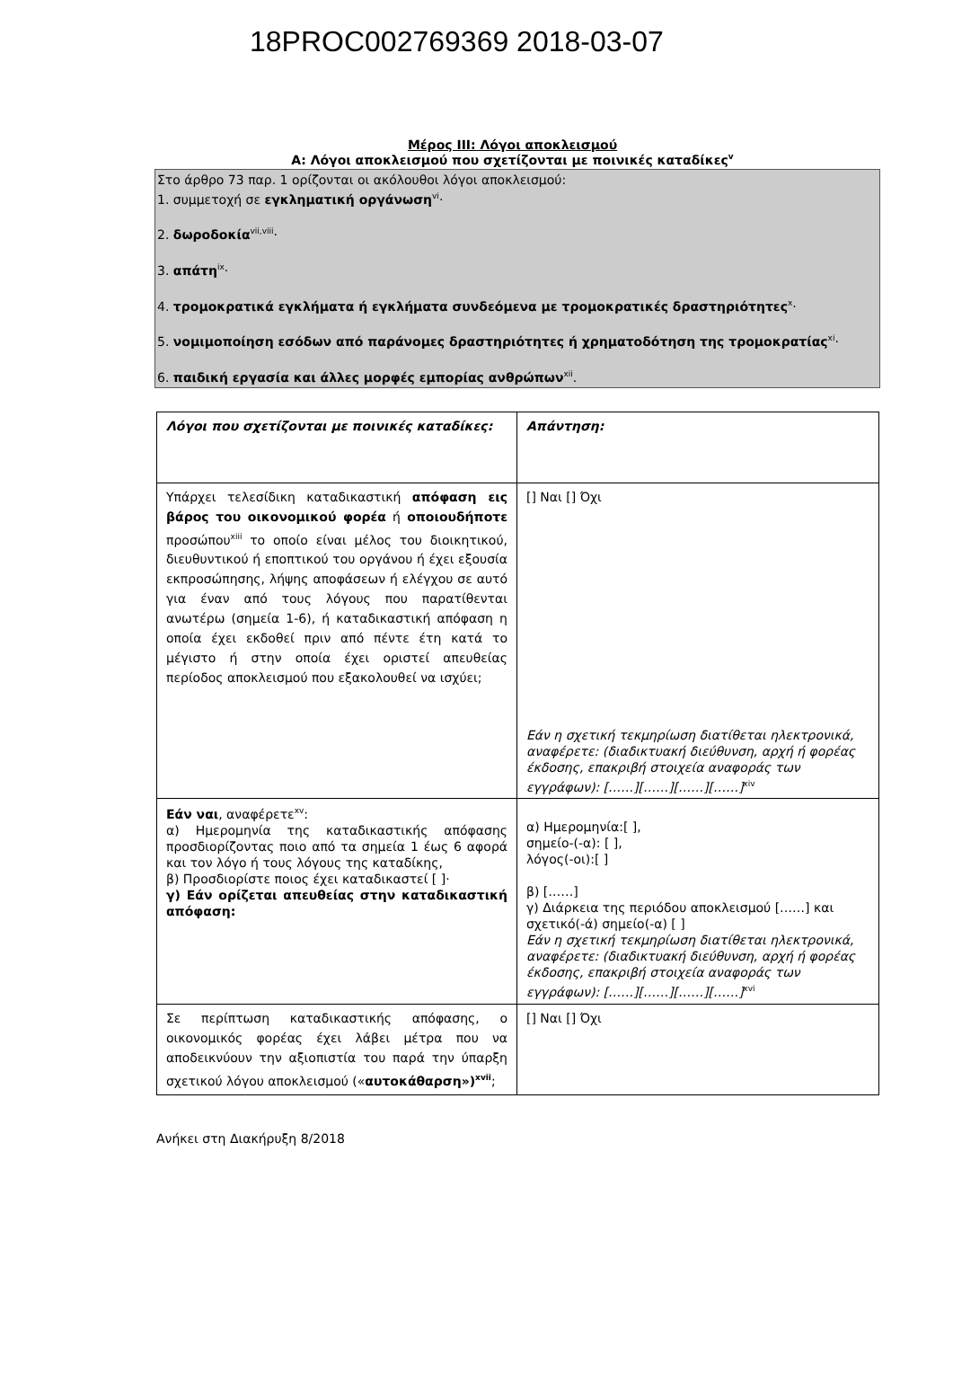18PROC002769369 2018-03-07
Μέρος ΙΙΙ: Λόγοι αποκλεισμού
Α: Λόγοι αποκλεισμού που σχετίζονται με ποινικές καταδίκες<sup>v</sup>
Στο άρθρο 73 παρ. 1 ορίζονται οι ακόλουθοι λόγοι αποκλεισμού:
1. συμμετοχή σε εγκληματική οργάνωση<sup>vi</sup>·
2. δωροδοκία<sup>vii,viii</sup>·
3. απάτη<sup>ix</sup>·
4. τρομοκρατικά εγκλήματα ή εγκλήματα συνδεόμενα με τρομοκρατικές δραστηριότητες<sup>x</sup>·
5. νομιμοποίηση εσόδων από παράνομες δραστηριότητες ή χρηματοδότηση της τρομοκρατίας<sup>xi</sup>·
6. παιδική εργασία και άλλες μορφές εμπορίας ανθρώπων<sup>xii</sup>.
| Λόγοι που σχετίζονται με ποινικές καταδίκες: | Απάντηση: |
| Υπάρχει τελεσίδικη καταδικαστική απόφαση εις βάρος του οικονομικού φορέα ή οποιουδήποτε προσώπου<sup>xiii</sup> το οποίο είναι μέλος του διοικητικού, διευθυντικού ή εποπτικού του οργάνου ή έχει εξουσία εκπροσώπησης, λήψης αποφάσεων ή ελέγχου σε αυτό για έναν από τους λόγους που παρατίθενται ανωτέρω (σημεία 1-6), ή καταδικαστική απόφαση η οποία έχει εκδοθεί πριν από πέντε έτη κατά το μέγιστο ή στην οποία έχει οριστεί απευθείας περίοδος αποκλεισμού που εξακολουθεί να ισχύει; | [] Ναι [] Όχι Εάν η σχετική τεκμηρίωση διατίθεται ηλεκτρονικά, αναφέρετε: (διαδικτυακή διεύθυνση, αρχή ή φορέας έκδοσης, επακριβή στοιχεία αναφοράς των εγγράφων): [……][……][……][……]<sup>xiv</sup> |
| Εάν ναι , αναφέρετε<sup>xv</sup>: α) Ημερομηνία της καταδικαστικής απόφασης προσδιορίζοντας ποιο από τα σημεία 1 έως 6 αφορά και τον λόγο ή τους λόγους της καταδίκης, β) Προσδιορίστε ποιος έχει καταδικαστεί [ ]· γ) Εάν ορίζεται απευθείας στην καταδικαστική απόφαση: | α) Ημερομηνία:[ ], σημείο-(-α): [ ], λόγος(-οι):[ ] β) [……] γ) Διάρκεια της περιόδου αποκλεισμού [……] και σχετικό(-ά) σημείο(-α) [ ] Εάν η σχετική τεκμηρίωση διατίθεται ηλεκτρονικά, αναφέρετε: (διαδικτυακή διεύθυνση, αρχή ή φορέας έκδοσης, επακριβή στοιχεία αναφοράς των εγγράφων): [……][……][……][……]<sup>xvi</sup> |
| Σε περίπτωση καταδικαστικής απόφασης, ο οικονομικός φορέας έχει λάβει μέτρα που να αποδεικνύουν την αξιοπιστία του παρά την ύπαρξη σχετικού λόγου αποκλεισμού (« αυτοκάθαρση»)<sup>xvii</sup> ; | [] Ναι [] Όχι |
Ανήκει στη Διακήρυξη 8/2018